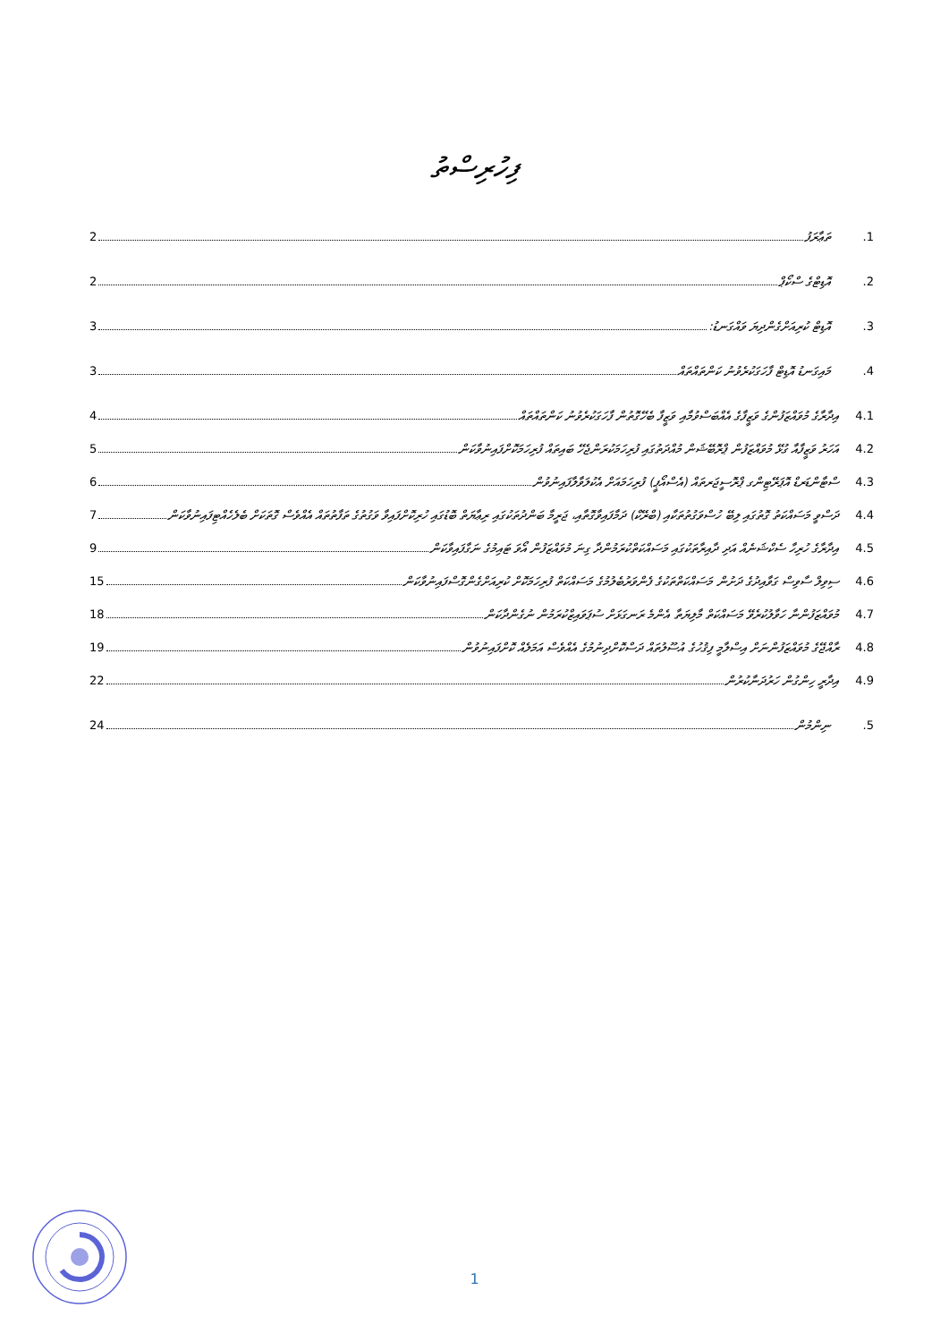ފިހުރިސްތު
.1 ތަޢާރަފު 2
.2 އޮޑިޓްގެ ސްކޯޕް 2
.3 އޮޑިޓް ކުރިއަށްގެންދިޔަ ވައްގަނޑު: 3
.4 މައިގަނޑު އޮޑިޓް ފާހަގަކުރެވުނު ކަންތައްތައް 3
4.1 އިދާރާގެ މުވައްޒަފުންގެ ވަޒީފާގެ އެއްބަސްވުމާއި ވަޒީފާ ބެހޭގޮތުން ފާހަގަކުރެވުނު ކަންތައްތައް 4
4.2 އަހަރު ވަޒީފާއާ ގުޅޭ މުވައްޒަފުން ޕްރޮބޭޝަން މުއްދަތުގައި ފުރިހަމަކުރަންޖެހޭ ބައިތައް ފުރިހަމަކޮށްފައިނުވާކަން 5
4.3 ސްޓާންޑަރޑް އޮޕަރޭޓިންގ ޕްރޮސީޖަރތައް (އެސްއޯޕީ) ފުރިހަމައަށް އެކުލަވާލާފައިނުވުން 6
4.4 ދަސްވީ މަސައްކަތު ގޮތުގައި ލިބޭ ހުސްވަގުތުތަކާއި (ބްރޭކް) ދަމާފައިވާގޮތާއި، ޖަރީމާ ބަންދުތަކުގައި ރިޢާޔަތް ބޮޑުގައި ހުރިކޮށްފައިވާ ވަގުތުގެ ތަފާތުތައް އެއްވެސް ގޮތަކަށް ބެލެހެއްޓިފައިނުވާކަން 7
4.5 އިދާރާގެ ހުރިހާ ސެކްޝަނެއް އަދި ދާއިރާތަކުގައި މަސައްކަތްކުރަމުންދާ ގިނަ މުވައްޒަފުން އޯވަ ޓައިމުގެ ނަގާފައިވާކަން 9
4.6 ސިވިލް ސާވިސް ގަވާއިދުގެ ދަށުން މަސައްކަތްތަކުގެ ފެންވަރުބެލުމުގެ މަސައްކަތް ފުރިހަމަކޮށް ކުރިއަށްގެންގޮސްފައިނުވާކަން 15
4.7 މުވައްޒަފުންނާ ހަވާލުކުރެވޭ މަސައްކަތް މާލިޔަތާ އެންމެ ރަނގަޅަށް ސުޕަވައިޒްކުރަމުން ނުގެންދާކަން 18
4.8 ރާއްޖޭގެ މުވައްޒަފުންނަށް އިސްލާމީ ފިޤުހުގެ އުސޫލުތައް ދަސްކޮށްދިނުމުގެ އެއްވެސް އަމަލެއް ކޮށްފައިނުވުން 19
4.9 އިދާރީ ހިންގުން ހަރުދަނާކުރުން 22
.5 ނިންމުން 24
1